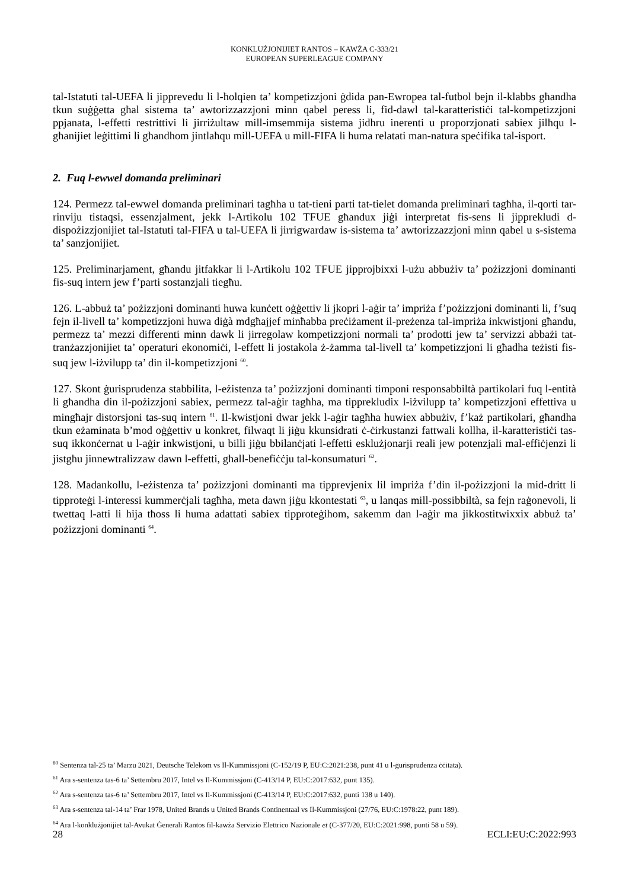KONKLUŻJONIJIET RANTOS – KAWŻA C-333/21
EUROPEAN SUPERLEAGUE COMPANY
tal-Istatuti tal-UEFA li jipprevedu li l-ħolqien ta’ kompetizzjoni ġdida pan-Ewropea tal-futbol bejn il-klabbs għandha tkun suġġetta għal sistema ta’ awtorizzazzjoni minn qabel peress li, fid-dawl tal-karatteristiċi tal-kompetizzjoni ppjanata, l-effetti restrittivi li jirriżultaw mill-imsemmija sistema jidhru inerenti u proporzjonati sabiex jilħqu l-għanijiet leġittimi li għandhom jintlaħqu mill-UEFA u mill-FIFA li huma relatati man-natura speċifika tal-isport.
2. Fuq l-ewwel domanda preliminari
124. Permezz tal-ewwel domanda preliminari tagħha u tat-tieni parti tat-tielet domanda preliminari tagħha, il-qorti tar-rinviju tistaqsi, essenzjalment, jekk l-Artikolu 102 TFUE għandux jiġi interpretat fis-sens li jipprekludi d-dispożizzjonijiet tal-Istatuti tal-FIFA u tal-UEFA li jirrigwardaw is-sistema ta’ awtorizzazzjoni minn qabel u s-sistema ta’ sanzjonijiet.
125. Preliminarjament, għandu jitfakkar li l-Artikolu 102 TFUE jipprojbixxi l-użu abbużiv ta’ pożizzjoni dominanti fis-suq intern jew f’parti sostanzjali tiegħu.
126. L-abbuż ta’ pożizzjoni dominanti huwa kunċett oġġettiv li jkopri l-aġir ta’ impriża f’pożizzjoni dominanti li, f’suq fejn il-livell ta’ kompetizzjoni huwa diġà mdgħajjef minħabba preċiżament il-preżenza tal-impriża inkwistjoni għandu, permezz ta’ mezzi differenti minn dawk li jirregolaw kompetizzjoni normali ta’ prodotti jew ta’ servizzi abbażi tat-tranżazzjonijiet ta’ operaturi ekonomiċi, l-effett li jostakola ż-żamma tal-livell ta’ kompetizzjoni li għadha teżisti fis-suq jew l-iżvilupp ta’ din il-kompetizzjoni <sup>60</sup>.
127. Skont ġurisprudenza stabbilita, l-eżistenza ta’ pożizzjoni dominanti timponi responsabbiltà partikolari fuq l-entità li għandha din il-pożizzjoni sabiex, permezz tal-aġir tagħha, ma tipprekludix l-iżvilupp ta’ kompetizzjoni effettiva u mingħajr distorsjoni tas-suq intern <sup>61</sup>. Il-kwistjoni dwar jekk l-aġir tagħha huwiex abbużiv, f’każ partikolari, għandha tkun eżaminata b’mod oġġettiv u konkret, filwaqt li jiġu kkunsidrati ċ-ċirkustanzi fattwali kollha, il-karatteristiċi tas-suq ikkonċernat u l-aġir inkwistjoni, u billi jiġu bbilanċjati l-effetti esklużjonarji reali jew potenzjali mal-effiċjenzi li jistgħu jinnewtralizzaw dawn l-effetti, għall-benefiċċju tal-konsumaturi <sup>62</sup>.
128. Madankollu, l-eżistenza ta’ pożizzjoni dominanti ma tipprevjenix lil impriża f’din il-pożizzjoni la mid-dritt li tipproteġi l-interessi kummerċjali tagħha, meta dawn jiġu kkontestati <sup>63</sup>, u lanqas mill-possibbiltà, sa fejn raġonevoli, li twettaq l-atti li hija tħoss li huma adattati sabiex tipproteġihom, sakemm dan l-aġir ma jikkostitwixxix abbuż ta’ pożizzjoni dominanti <sup>64</sup>.
<sup>60</sup> Sentenza tal-25 ta’ Marzu 2021, Deutsche Telekom vs Il-Kummissjoni (C-152/19 P, EU:C:2021:238, punt 41 u l-ġurisprudenza ċċitata).
<sup>61</sup> Ara s-sentenza tas-6 ta’ Settembru 2017, Intel vs Il-Kummissjoni (C-413/14 P, EU:C:2017:632, punt 135).
<sup>62</sup> Ara s-sentenza tas-6 ta’ Settembru 2017, Intel vs Il-Kummissjoni (C-413/14 P, EU:C:2017:632, punti 138 u 140).
<sup>63</sup> Ara s-sentenza tal-14 ta’ Frar 1978, United Brands u United Brands Continentaal vs Il-Kummissjoni (27/76, EU:C:1978:22, punt 189).
<sup>64</sup> Ara l-konklużjonijiet tal-Avukat Ġenerali Rantos fil-kawża Servizio Elettrico Nazionale et (C-377/20, EU:C:2021:998, punti 58 u 59).
28 ECLI:EU:C:2022:993